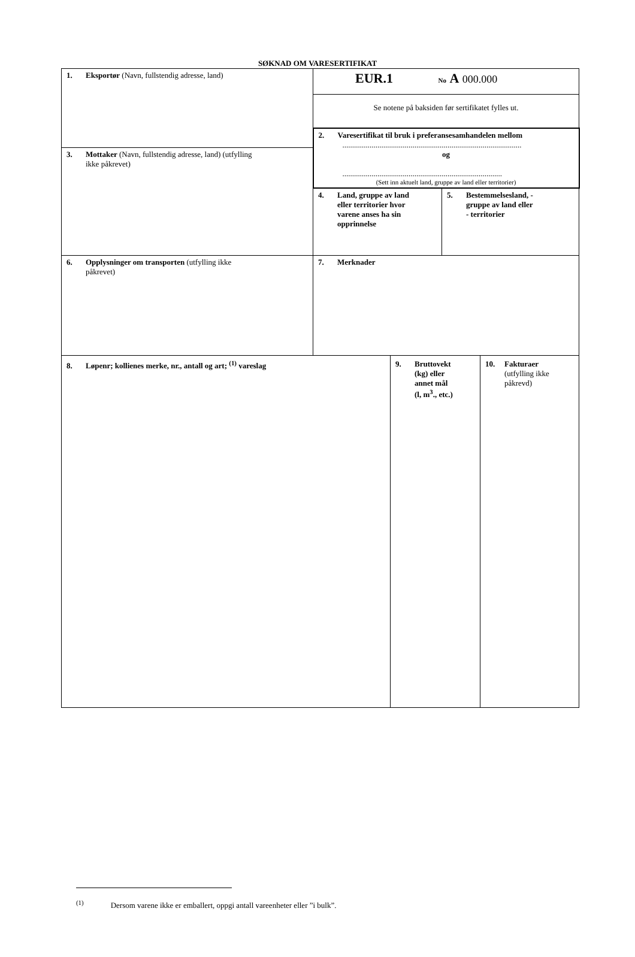SØKNAD OM VARESERTIFIKAT
| 1. Eksportør (Navn, fullstendig adresse, land) | EUR.1 No A 000.000 | |
| | Se notene på baksiden før sertifikatet fylles ut. | |
| | 2. Varesertifikat til bruk i preferansesamhandelen mellom ............................................................................................ og .................................................................................. (Sett inn aktuelt land, gruppe av land eller territorier) | |
| 3. Mottaker (Navn, fullstendig adresse, land) (utfylling ikke påkrevet) | | |
| | 4. Land, gruppe av land eller territorier hvor varene anses ha sin opprinnelse | 5. Bestemmelsesland, - gruppe av land eller - territorier |
| 6. Opplysninger om transporten (utfylling ikke påkrevet) | 7. Merknader | |
| 8. Løpenr; kollienes merke, nr., antall og art; <sup>(1)</sup> vareslag | 9. Bruttovekt (kg) eller annet mål (l, m<sup>3</sup>., etc.) | 10. Fakturaer (utfylling ikke påkrevd) |
<sup>(1)</sup> Dersom varene ikke er emballert, oppgi antall vareenheter eller ”i bulk”.